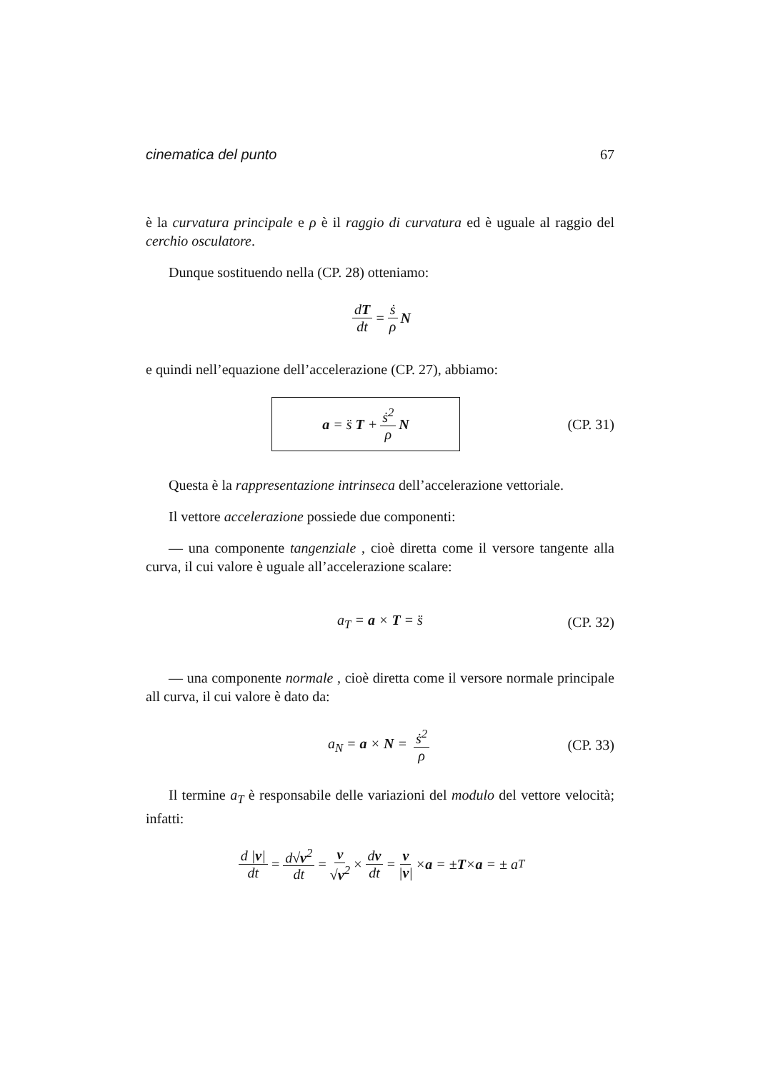cinematica del punto 67
è la curvatura principale e ρ è il raggio di curvatura ed è uguale al raggio del cerchio osculatore.
Dunque sostituendo nella (CP. 28) otteniamo:
dT dt = ṡ ρ N
e quindi nell’equazione dell’accelerazione (CP. 27), abbiamo:
a = s̈ T + ṡ<sup>2</sup> ρ N
(CP. 31)
Questa è la rappresentazione intrinseca dell’accelerazione vettoriale.
Il vettore accelerazione possiede due componenti:
— una componente tangenziale , cioè diretta come il versore tangente alla curva, il cui valore è uguale all’accelerazione scalare:
a<sub>T</sub> = a × T = s̈ (CP. 32)
— una componente normale , cioè diretta come il versore normale principale all curva, il cui valore è dato da:
a<sub>N</sub> = a × N = ṡ<sup>2</sup> ρ (CP. 33)
Il termine a<sub>T</sub> è responsabile delle variazioni del modulo del vettore velocità; infatti:
d |v| dt = d√v<sup>2</sup> dt = v √v<sup>2</sup> × dv dt = v |v| × a = ± T × a = ± a<sub>T</sub>